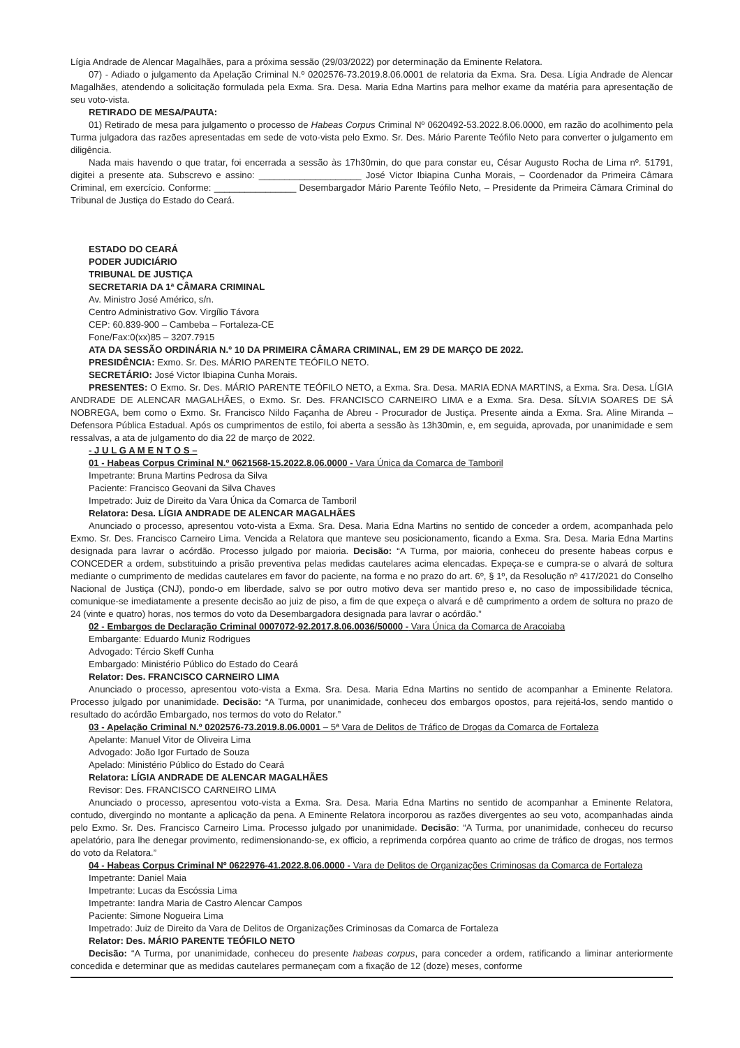Lígia Andrade de Alencar Magalhães, para a próxima sessão (29/03/2022) por determinação da Eminente Relatora.
07) - Adiado o julgamento da Apelação Criminal N.º 0202576-73.2019.8.06.0001 de relatoria da Exma. Sra. Desa. Lígia Andrade de Alencar Magalhães, atendendo a solicitação formulada pela Exma. Sra. Desa. Maria Edna Martins para melhor exame da matéria para apresentação de seu voto-vista.
RETIRADO DE MESA/PAUTA:
01) Retirado de mesa para julgamento o processo de Habeas Corpus Criminal Nº 0620492-53.2022.8.06.0000, em razão do acolhimento pela Turma julgadora das razões apresentadas em sede de voto-vista pelo Exmo. Sr. Des. Mário Parente Teófilo Neto para converter o julgamento em diligência.
Nada mais havendo o que tratar, foi encerrada a sessão às 17h30min, do que para constar eu, César Augusto Rocha de Lima nº. 51791, digitei a presente ata. Subscrevo e assino: ____________________ José Victor Ibiapina Cunha Morais, – Coordenador da Primeira Câmara Criminal, em exercício. Conforme: ________________ Desembargador Mário Parente Teófilo Neto, – Presidente da Primeira Câmara Criminal do Tribunal de Justiça do Estado do Ceará.
ESTADO DO CEARÁ
PODER JUDICIÁRIO
TRIBUNAL DE JUSTIÇA
SECRETARIA DA 1ª CÂMARA CRIMINAL
Av. Ministro José Américo, s/n.
Centro Administrativo Gov. Virgílio Távora
CEP: 60.839-900 – Cambeba – Fortaleza-CE
Fone/Fax:0(xx)85 – 3207.7915
ATA DA SESSÃO ORDINÁRIA N.º 10 DA PRIMEIRA CÂMARA CRIMINAL, EM 29 DE MARÇO DE 2022.
PRESIDÊNCIA: Exmo. Sr. Des. MÁRIO PARENTE TEÓFILO NETO.
SECRETÁRIO: José Victor Ibiapina Cunha Morais.
PRESENTES: O Exmo. Sr. Des. MÁRIO PARENTE TEÓFILO NETO, a Exma. Sra. Desa. MARIA EDNA MARTINS, a Exma. Sra. Desa. LÍGIA ANDRADE DE ALENCAR MAGALHÃES, o Exmo. Sr. Des. FRANCISCO CARNEIRO LIMA e a Exma. Sra. Desa. SÍLVIA SOARES DE SÁ NOBREGA, bem como o Exmo. Sr. Francisco Nildo Façanha de Abreu - Procurador de Justiça. Presente ainda a Exma. Sra. Aline Miranda – Defensora Pública Estadual. Após os cumprimentos de estilo, foi aberta a sessão às 13h30min, e, em seguida, aprovada, por unanimidade e sem ressalvas, a ata de julgamento do dia 22 de março de 2022.
- J U L G A M E N T O S –
01 - Habeas Corpus Criminal N.º 0621568-15.2022.8.06.0000 - Vara Única da Comarca de Tamboril
Impetrante: Bruna Martins Pedrosa da Silva
Paciente: Francisco Geovani da Silva Chaves
Impetrado: Juiz de Direito da Vara Única da Comarca de Tamboril
Relatora: Desa. LÍGIA ANDRADE DE ALENCAR MAGALHÃES
Anunciado o processo, apresentou voto-vista a Exma. Sra. Desa. Maria Edna Martins no sentido de conceder a ordem, acompanhada pelo Exmo. Sr. Des. Francisco Carneiro Lima. Vencida a Relatora que manteve seu posicionamento, ficando a Exma. Sra. Desa. Maria Edna Martins designada para lavrar o acórdão. Processo julgado por maioria. Decisão: “A Turma, por maioria, conheceu do presente habeas corpus e CONCEDER a ordem, substituindo a prisão preventiva pelas medidas cautelares acima elencadas. Expeça-se e cumpra-se o alvará de soltura mediante o cumprimento de medidas cautelares em favor do paciente, na forma e no prazo do art. 6º, § 1º, da Resolução nº 417/2021 do Conselho Nacional de Justiça (CNJ), pondo-o em liberdade, salvo se por outro motivo deva ser mantido preso e, no caso de impossibilidade técnica, comunique-se imediatamente a presente decisão ao juiz de piso, a fim de que expeça o alvará e dê cumprimento a ordem de soltura no prazo de 24 (vinte e quatro) horas, nos termos do voto da Desembargadora designada para lavrar o acórdão.”
02 - Embargos de Declaração Criminal 0007072-92.2017.8.06.0036/50000 - Vara Única da Comarca de Aracoiaba
Embargante: Eduardo Muniz Rodrigues
Advogado: Tércio Skeff Cunha
Embargado: Ministério Público do Estado do Ceará
Relator: Des. FRANCISCO CARNEIRO LIMA
Anunciado o processo, apresentou voto-vista a Exma. Sra. Desa. Maria Edna Martins no sentido de acompanhar a Eminente Relatora. Processo julgado por unanimidade. Decisão: “A Turma, por unanimidade, conheceu dos embargos opostos, para rejeitá-los, sendo mantido o resultado do acórdão Embargado, nos termos do voto do Relator.”
03 - Apelação Criminal N.º 0202576-73.2019.8.06.0001 – 5ª Vara de Delitos de Tráfico de Drogas da Comarca de Fortaleza
Apelante: Manuel Vitor de Oliveira Lima
Advogado: João Igor Furtado de Souza
Apelado: Ministério Público do Estado do Ceará
Relatora: LÍGIA ANDRADE DE ALENCAR MAGALHÃES
Revisor: Des. FRANCISCO CARNEIRO LIMA
Anunciado o processo, apresentou voto-vista a Exma. Sra. Desa. Maria Edna Martins no sentido de acompanhar a Eminente Relatora, contudo, divergindo no montante a aplicação da pena. A Eminente Relatora incorporou as razões divergentes ao seu voto, acompanhadas ainda pelo Exmo. Sr. Des. Francisco Carneiro Lima. Processo julgado por unanimidade. Decisão: “A Turma, por unanimidade, conheceu do recurso apelatório, para lhe denegar provimento, redimensionando-se, ex officio, a reprimenda corpórea quanto ao crime de tráfico de drogas, nos termos do voto da Relatora.”
04 - Habeas Corpus Criminal Nº 0622976-41.2022.8.06.0000 - Vara de Delitos de Organizações Criminosas da Comarca de Fortaleza
Impetrante: Daniel Maia
Impetrante: Lucas da Escóssia Lima
Impetrante: Iandra Maria de Castro Alencar Campos
Paciente: Simone Nogueira Lima
Impetrado: Juiz de Direito da Vara de Delitos de Organizações Criminosas da Comarca de Fortaleza
Relator: Des. MÁRIO PARENTE TEÓFILO NETO
Decisão: “A Turma, por unanimidade, conheceu do presente habeas corpus, para conceder a ordem, ratificando a liminar anteriormente concedida e determinar que as medidas cautelares permaneçam com a fixação de 12 (doze) meses, conforme